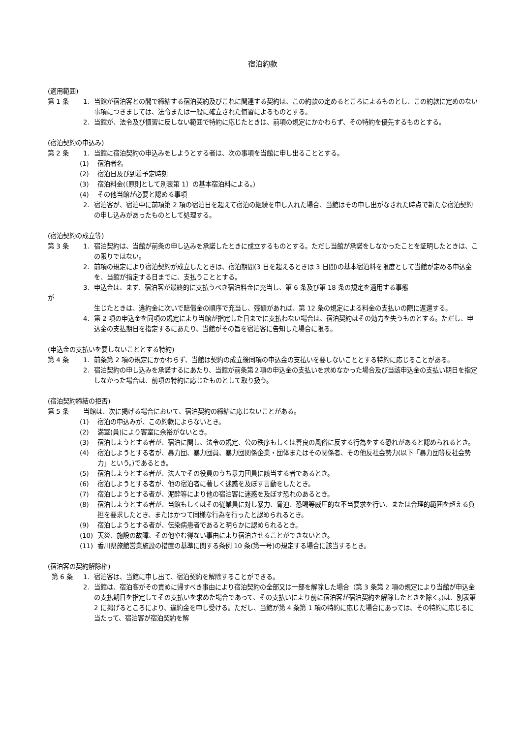宿泊約款
(適用範囲)
第 1 条 1. 当館が宿泊客との間で締結する宿泊契約及びこれに関連する契約は、この約款の定めるところによるものとし、この約款に定めのない事項につきましては、法令または一般に確立された慣習によるものとする。
2. 当館が、法令及び慣習に反しない範囲で特約に応じたときは、前項の規定にかかわらず、その特約を優先するものとする。
(宿泊契約の申込み)
第 2 条 1. 当館に宿泊契約の申込みをしようとする者は、次の事項を当館に申し出ることとする。
(1) 宿泊者名
(2) 宿泊日及び到着予定時刻
(3) 宿泊料金(〔原則として別表第 1〕の基本宿泊料による。)
(4) その他当館が必要と認める事項
2. 宿泊客が、宿泊中に前項第 2 項の宿泊日を超えて宿泊の継続を申し入れた場合、当館はその申し出がなされた時点で新たな宿泊契約の申し込みがあったものとして処理する。
(宿泊契約の成立等)
第 3 条 1. 宿泊契約は、当館が前条の申し込みを承諾したときに成立するものとする。ただし当館が承諾をしなかったことを証明したときは、この限りではない。
2. 前項の規定により宿泊契約が成立したときは、宿泊期間(3 日を超えるときは 3 日間)の基本宿泊料を限度として当館が定める申込金を、当館が指定する日までに、支払うこととする。
3. 申込金は、まず、宿泊客が最終的に支払うべき宿泊料金に充当し、第 6 条及び第 18 条の規定を適用する事態
が
生じたときは、違約金に次いで賠償金の順序で充当し、残額があれば、第 12 条の規定による料金の支払いの際に返還する。
4. 第 2 項の申込金を同項の規定により当館が指定した日までに支払わない場合は、宿泊契約はその効力を失うものとする。ただし、申込金の支払期日を指定するにあたり、当館がその旨を宿泊客に告知した場合に限る。
(申込金の支払いを要しないこととする特約)
第 4 条 1. 前条第 2 項の規定にかかわらず、当館は契約の成立後同項の申込金の支払いを要しないこととする特約に応じることがある。
2. 宿泊契約の申し込みを承諾するにあたり、当館が前条第２項の申込金の支払いを求めなかった場合及び当該申込金の支払い期日を指定しなかった場合は、前項の特約に応じたものとして取り扱う。
(宿泊契約締結の拒否)
第 5 条 当館は、次に掲げる場合において、宿泊契約の締結に応じないことがある。
(1) 宿泊の申込みが、この約款によらないとき。
(2) 満室(員)により客室に余裕がないとき。
(3) 宿泊しようとする者が、宿泊に関し、法令の規定、公の秩序もしくは善良の風俗に反する行為をする恐れがあると認められるとき。
(4) 宿泊しようとする者が、暴力団、暴力団員、暴力団関係企業・団体またはその関係者、その他反社会勢力(以下「暴力団等反社会勢力」という。)であるとき。
(5) 宿泊しようとする者が、法人でその役員のうち暴力団員に該当する者であるとき。
(6) 宿泊しようとする者が、他の宿泊者に著しく迷惑を及ぼす言動をしたとき。
(7) 宿泊しようとする者が、泥酔等により他の宿泊客に迷惑を及ぼす恐れのあるとき。
(8) 宿泊しようとする者が、当館もしくはその従業員に対し暴力、脅迫、恐喝等威圧的な不当要求を行い、または合理的範囲を超える負担を要求したとき、またはかつて同様な行為を行ったと認められるとき。
(9) 宿泊しようとする者が、伝染病患者であると明らかに認められるとき。
(10) 天災、施設の故障、その他やむ得ない事由により宿泊させることができないとき。
(11) 香川県旅館営業施設の措置の基準に関する条例 10 条(第一号)の規定する場合に該当するとき。
(宿泊客の契約解除権)
第 6 条 1. 宿泊客は、当館に申し出て、宿泊契約を解除することができる。
2. 当館は、宿泊客がその責めに帰すべき事由により宿泊契約の全部又は一部を解除した場合（第 3 条第 2 項の規定により当館が申込金の支払期日を指定してその支払いを求めた場合であって、その支払いにより前に宿泊客が宿泊契約を解除したときを除く。)は、別表第 2 に掲げるところにより、違約金を申し受ける。ただし、当館が第 4 条第 1 項の特約に応じた場合にあっては、その特約に応じるに当たって、宿泊客が宿泊契約を解